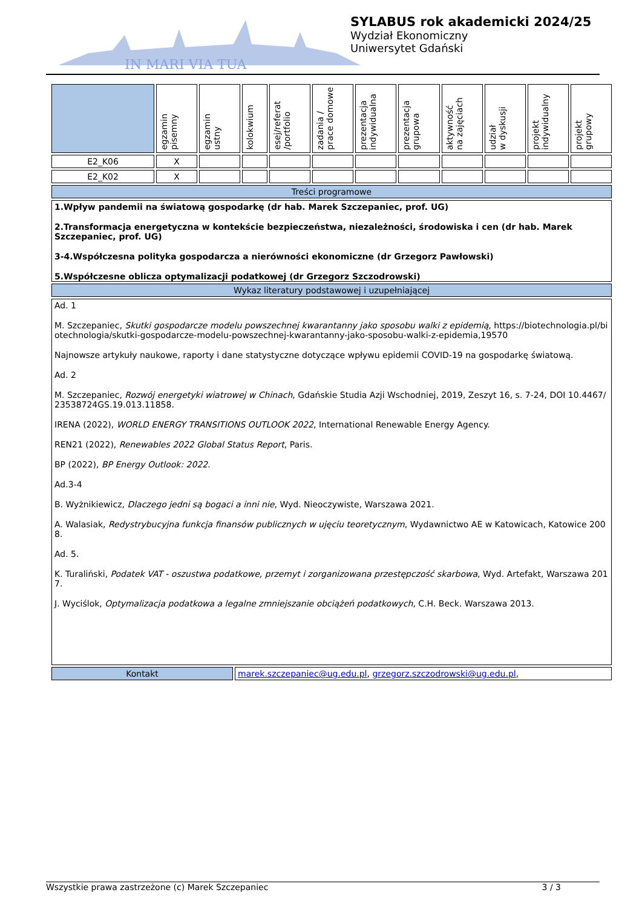IN MARI VIA TUA
SYLABUS rok akademicki 2024/25
Wydział Ekonomiczny
Uniwersytet Gdański
| | egzamin pisemny | egzamin ustny | kolokwium | esej/referat /portfolio | zadania / prace domowe | prezentacja indywidualna | prezentacja grupowa | aktywność na zajęciach | udział w dyskusji | projekt indywidualny | projekt grupowy |
| --- | --- | --- | --- | --- | --- | --- | --- | --- | --- | --- | --- |
| E2_K06 | X | | | | | | | | | | |
| E2_K02 | X | | | | | | | | | | |
| Treści programowe | | | | | | | | | | | |
| 1.Wpływ pandemii na światową gospodarkę (dr hab. Marek Szczepaniec, prof. UG) 2.Transformacja energetyczna w kontekście bezpieczeństwa, niezależności, środowiska i cen (dr hab. Marek Szczepaniec, prof. UG) 3-4.Współczesna polityka gospodarcza a nierówności ekonomiczne (dr Grzegorz Pawłowski) 5.Współczesne oblicza optymalizacji podatkowej (dr Grzegorz Szczodrowski) | | | | | | | | | | | |
| Wykaz literatury podstawowej i uzupełniającej | | | | | | | | | | | |
| Ad. 1 M. Szczepaniec, Skutki gospodarcze modelu powszechnej kwarantanny jako sposobu walki z epidemią , https://biotechnologia.pl/biotechnologia/skutki-gospodarcze-modelu-powszechnej-kwarantanny-jako-sposobu-walki-z-epidemia,19570 Najnowsze artykuły naukowe, raporty i dane statystyczne dotyczące wpływu epidemii COVID-19 na gospodarkę światową. Ad. 2 M. Szczepaniec, Rozwój energetyki wiatrowej w Chinach , Gdańskie Studia Azji Wschodniej, 2019, Zeszyt 16, s. 7-24, DOI 10.4467/23538724GS.19.013.11858. IRENA (2022), WORLD ENERGY TRANSITIONS OUTLOOK 2022 , International Renewable Energy Agency. REN21 (2022), Renewables 2022 Global Status Report , Paris. BP (2022), BP Energy Outlook: 2022 . Ad.3-4 B. Wyżnikiewicz, Dlaczego jedni są bogaci a inni nie , Wyd. Nieoczywiste, Warszawa 2021. A. Walasiak, Redystrybucyjna funkcja finansów publicznych w ujęciu teoretycznym , Wydawnictwo AE w Katowicach, Katowice 2008. Ad. 5. K. Turaliński, Podatek VAT - oszustwa podatkowe, przemyt i zorganizowana przestępczość skarbowa , Wyd. Artefakt, Warszawa 2017. J. Wyciślok, Optymalizacja podatkowa a legalne zmniejszanie obciążeń podatkowych , C.H. Beck. Warszawa 2013. | | | | | | | | | | | |
| Kontakt | marek.szczepaniec@ug.edu.pl , grzegorz.szczodrowski@ug.edu.pl , |
Wszystkie prawa zastrzeżone (c) Marek Szczepaniec 3 / 3